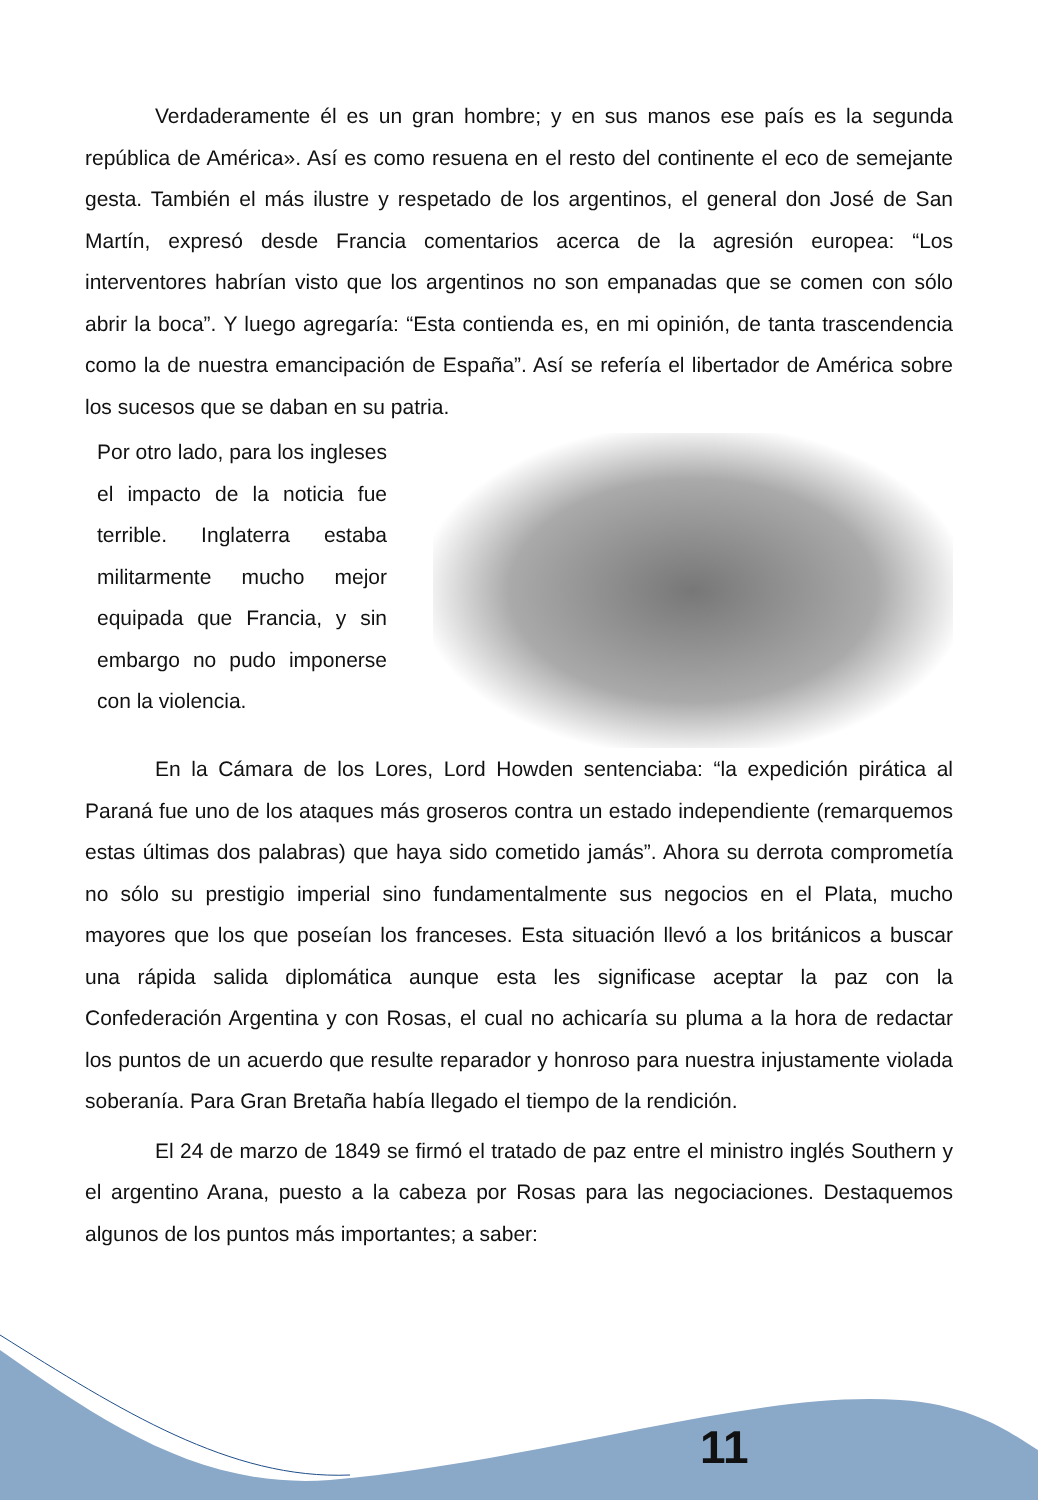Verdaderamente él es un gran hombre; y en sus manos ese país es la segunda república de América». Así es como resuena en el resto del continente el eco de semejante gesta. También el más ilustre y respetado de los argentinos, el general don José de San Martín, expresó desde Francia comentarios acerca de la agresión europea: “Los interventores habrían visto que los argentinos no son empanadas que se comen con sólo abrir la boca”. Y luego agregaría: “Esta contienda es, en mi opinión, de tanta trascendencia como la de nuestra emancipación de España”. Así se refería el libertador de América sobre los sucesos que se daban en su patria.
Por otro lado, para los ingleses el impacto de la noticia fue terrible. Inglaterra estaba militarmente mucho mejor equipada que Francia, y sin embargo no pudo imponerse con la violencia.
En la Cámara de los Lores, Lord Howden sentenciaba: “la expedición pirática al Paraná fue uno de los ataques más groseros contra un estado independiente (remarquemos estas últimas dos palabras) que haya sido cometido jamás”. Ahora su derrota comprometía no sólo su prestigio imperial sino fundamentalmente sus negocios en el Plata, mucho mayores que los que poseían los franceses. Esta situación llevó a los británicos a buscar una rápida salida diplomática aunque esta les significase aceptar la paz con la Confederación Argentina y con Rosas, el cual no achicaría su pluma a la hora de redactar los puntos de un acuerdo que resulte reparador y honroso para nuestra injustamente violada soberanía. Para Gran Bretaña había llegado el tiempo de la rendición.
El 24 de marzo de 1849 se firmó el tratado de paz entre el ministro inglés Southern y el argentino Arana, puesto a la cabeza por Rosas para las negociaciones. Destaquemos algunos de los puntos más importantes; a saber:
11